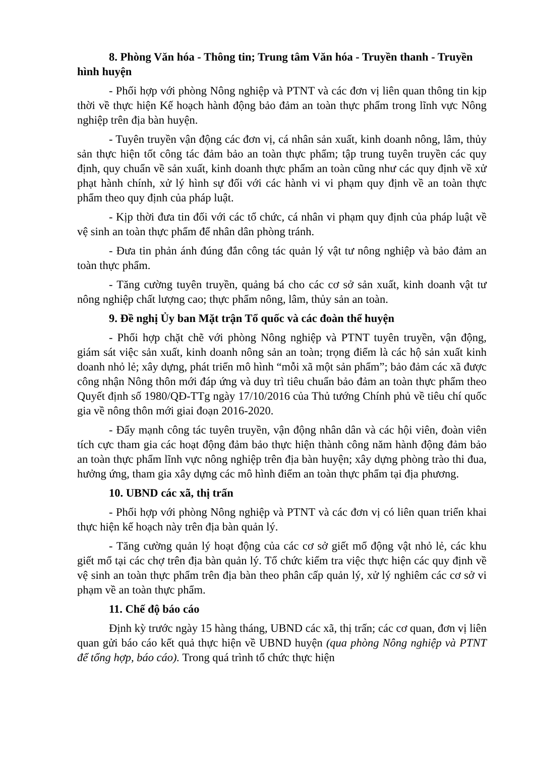8. Phòng Văn hóa - Thông tin; Trung tâm Văn hóa - Truyền thanh - Truyền hình huyện
- Phối hợp với phòng Nông nghiệp và PTNT và các đơn vị liên quan thông tin kịp thời về thực hiện Kế hoạch hành động bảo đảm an toàn thực phẩm trong lĩnh vực Nông nghiệp trên địa bàn huyện.
- Tuyên truyền vận động các đơn vị, cá nhân sản xuất, kinh doanh nông, lâm, thủy sản thực hiện tốt công tác đảm bảo an toàn thực phẩm; tập trung tuyên truyền các quy định, quy chuẩn về sản xuất, kinh doanh thực phẩm an toàn cũng như các quy định về xử phạt hành chính, xử lý hình sự đối với các hành vi vi phạm quy định về an toàn thực phẩm theo quy định của pháp luật.
- Kịp thời đưa tin đối với các tổ chức, cá nhân vi phạm quy định của pháp luật về vệ sinh an toàn thực phẩm để nhân dân phòng tránh.
- Đưa tin phản ánh đúng đắn công tác quản lý vật tư nông nghiệp và bảo đảm an toàn thực phẩm.
- Tăng cường tuyên truyền, quảng bá cho các cơ sở sản xuất, kinh doanh vật tư nông nghiệp chất lượng cao; thực phẩm nông, lâm, thủy sản an toàn.
9. Đề nghị Ủy ban Mặt trận Tổ quốc và các đoàn thể huyện
- Phối hợp chặt chẽ với phòng Nông nghiệp và PTNT tuyên truyền, vận động, giám sát việc sản xuất, kinh doanh nông sản an toàn; trọng điểm là các hộ sản xuất kinh doanh nhỏ lẻ; xây dựng, phát triển mô hình “mỗi xã một sản phẩm”; bảo đảm các xã được công nhận Nông thôn mới đáp ứng và duy trì tiêu chuẩn bảo đảm an toàn thực phẩm theo Quyết định số 1980/QĐ-TTg ngày 17/10/2016 của Thủ tướng Chính phủ về tiêu chí quốc gia về nông thôn mới giai đoạn 2016-2020.
- Đẩy mạnh công tác tuyên truyền, vận động nhân dân và các hội viên, đoàn viên tích cực tham gia các hoạt động đảm bảo thực hiện thành công năm hành động đảm bảo an toàn thực phẩm lĩnh vực nông nghiệp trên địa bàn huyện; xây dựng phòng trào thi đua, hưởng ứng, tham gia xây dựng các mô hình điểm an toàn thực phẩm tại địa phương.
10. UBND các xã, thị trấn
- Phối hợp với phòng Nông nghiệp và PTNT và các đơn vị có liên quan triển khai thực hiện kế hoạch này trên địa bàn quản lý.
- Tăng cường quản lý hoạt động của các cơ sở giết mổ động vật nhỏ lẻ, các khu giết mổ tại các chợ trên địa bàn quản lý. Tổ chức kiểm tra việc thực hiện các quy định về vệ sinh an toàn thực phẩm trên địa bàn theo phân cấp quản lý, xử lý nghiêm các cơ sở vi phạm về an toàn thực phẩm.
11. Chế độ báo cáo
Định kỳ trước ngày 15 hàng tháng, UBND các xã, thị trấn; các cơ quan, đơn vị liên quan gửi báo cáo kết quả thực hiện về UBND huyện (qua phòng Nông nghiệp và PTNT để tổng hợp, báo cáo). Trong quá trình tổ chức thực hiện